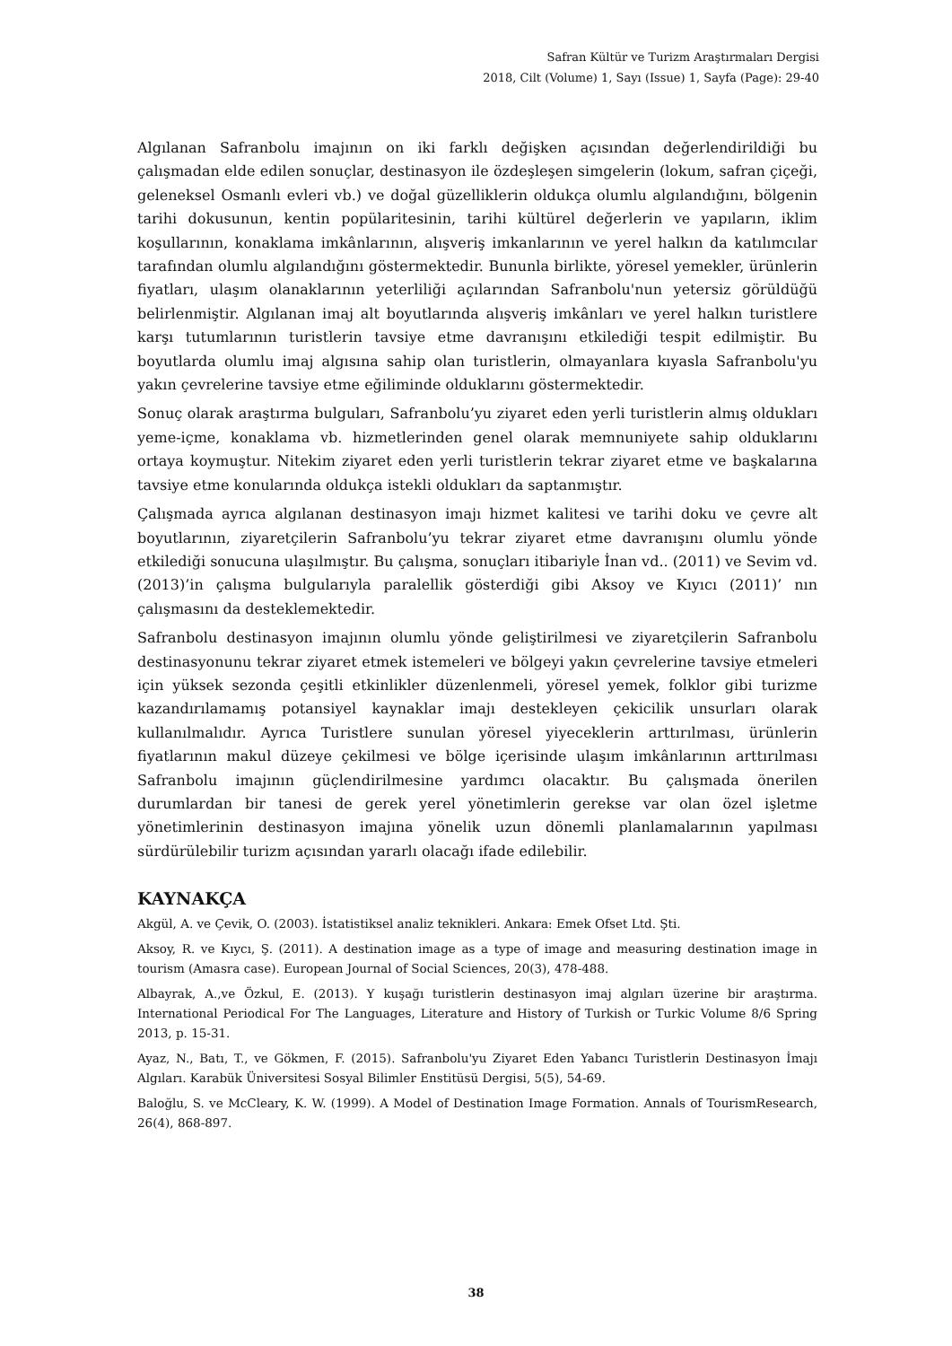Safran Kültür ve Turizm Araştırmaları Dergisi
2018, Cilt (Volume) 1, Sayı (Issue) 1, Sayfa (Page): 29-40
Algılanan Safranbolu imajının on iki farklı değişken açısından değerlendirildiği bu çalışmadan elde edilen sonuçlar, destinasyon ile özdeşleşen simgelerin (lokum, safran çiçeği, geleneksel Osmanlı evleri vb.) ve doğal güzelliklerin oldukça olumlu algılandığını, bölgenin tarihi dokusunun, kentin popülaritesinin, tarihi kültürel değerlerin ve yapıların, iklim koşullarının, konaklama imkânlarının, alışveriş imkanlarının ve yerel halkın da katılımcılar tarafından olumlu algılandığını göstermektedir. Bununla birlikte, yöresel yemekler, ürünlerin fiyatları, ulaşım olanaklarının yeterliliği açılarından Safranbolu'nun yetersiz görüldüğü belirlenmiştir. Algılanan imaj alt boyutlarında alışveriş imkânları ve yerel halkın turistlere karşı tutumlarının turistlerin tavsiye etme davranışını etkilediği tespit edilmiştir. Bu boyutlarda olumlu imaj algısına sahip olan turistlerin, olmayanlara kıyasla Safranbolu'yu yakın çevrelerine tavsiye etme eğiliminde olduklarını göstermektedir.
Sonuç olarak araştırma bulguları, Safranbolu’yu ziyaret eden yerli turistlerin almış oldukları yeme-içme, konaklama vb. hizmetlerinden genel olarak memnuniyete sahip olduklarını ortaya koymuştur. Nitekim ziyaret eden yerli turistlerin tekrar ziyaret etme ve başkalarına tavsiye etme konularında oldukça istekli oldukları da saptanmıştır.
Çalışmada ayrıca algılanan destinasyon imajı hizmet kalitesi ve tarihi doku ve çevre alt boyutlarının, ziyaretçilerin Safranbolu’yu tekrar ziyaret etme davranışını olumlu yönde etkilediği sonucuna ulaşılmıştır. Bu çalışma, sonuçları itibariyle İnan vd.. (2011) ve Sevim vd. (2013)’in çalışma bulgularıyla paralellik gösterdiği gibi Aksoy ve Kıyıcı (2011)’ nın çalışmasını da desteklemektedir.
Safranbolu destinasyon imajının olumlu yönde geliştirilmesi ve ziyaretçilerin Safranbolu destinasyonunu tekrar ziyaret etmek istemeleri ve bölgeyi yakın çevrelerine tavsiye etmeleri için yüksek sezonda çeşitli etkinlikler düzenlenmeli, yöresel yemek, folklor gibi turizme kazandırılamamış potansiyel kaynaklar imajı destekleyen çekicilik unsurları olarak kullanılmalıdır. Ayrıca Turistlere sunulan yöresel yiyeceklerin arttırılması, ürünlerin fiyatlarının makul düzeye çekilmesi ve bölge içerisinde ulaşım imkânlarının arttırılması Safranbolu imajının güçlendirilmesine yardımcı olacaktır. Bu çalışmada önerilen durumlardan bir tanesi de gerek yerel yönetimlerin gerekse var olan özel işletme yönetimlerinin destinasyon imajına yönelik uzun dönemli planlamalarının yapılması sürdürülebilir turizm açısından yararlı olacağı ifade edilebilir.
KAYNAKÇA
Akgül, A. ve Çevik, O. (2003). İstatistiksel analiz teknikleri. Ankara: Emek Ofset Ltd. Şti.
Aksoy, R. ve Kıycı, Ş. (2011). A destination image as a type of image and measuring destination image in tourism (Amasra case). European Journal of Social Sciences, 20(3), 478-488.
Albayrak, A.,ve Özkul, E. (2013). Y kuşağı turistlerin destinasyon imaj algıları üzerine bir araştırma. International Periodical For The Languages, Literature and History of Turkish or Turkic Volume 8/6 Spring 2013, p. 15-31.
Ayaz, N., Batı, T., ve Gökmen, F. (2015). Safranbolu'yu Ziyaret Eden Yabancı Turistlerin Destinasyon İmajı Algıları. Karabük Üniversitesi Sosyal Bilimler Enstitüsü Dergisi, 5(5), 54-69.
Baloğlu, S. ve McCleary, K. W. (1999). A Model of Destination Image Formation. Annals of TourismResearch, 26(4), 868-897.
38